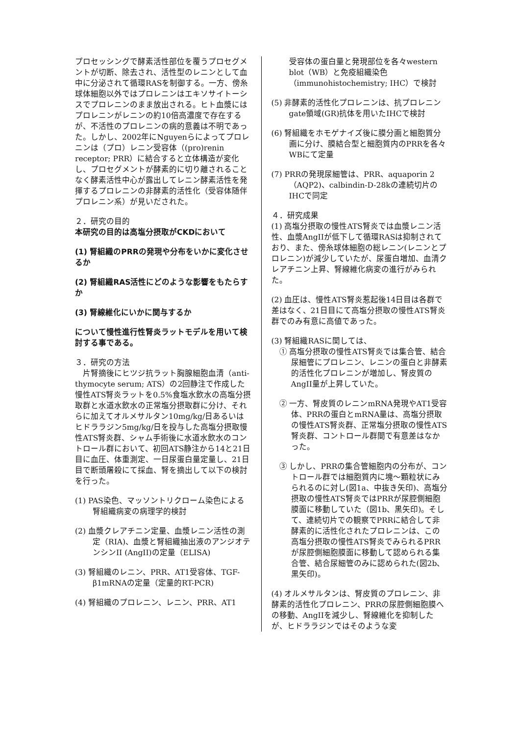プロセッシングで酵素活性部位を覆うプロセグメントが切断、除去され、活性型のレニンとして血中に分泌されて循環RASを制御する。一方、傍糸球体細胞以外ではプロレニンはエキソサイトーシスでプロレニンのまま放出される。ヒト血漿にはプロレニンがレニンの約10倍高濃度で存在するが、不活性のプロレニンの病的意義は不明であった。しかし、2002年にNguyenらによってプロレニンは（プロ）レニン受容体（(pro)renin receptor; PRR）に結合すると立体構造が変化し、プロセグメントが酵素的に切り離されることなく酵素活性中心が露出してレニン酵素活性を発揮するプロレニンの非酵素的活性化（受容体随伴プロレニン系）が見いだされた。
２．研究の目的
本研究の目的は高塩分摂取がCKDにおいて
(1) 腎組織のPRRの発現や分布をいかに変化させるか
(2) 腎組織RAS活性にどのような影響をもたらすか
(3) 腎線維化にいかに関与するか
について慢性進行性腎炎ラットモデルを用いて検討する事である。
３．研究の方法
　片腎摘後にヒツジ抗ラット胸腺細胞血清（anti-thymocyte serum; ATS）の2回静注で作成した慢性ATS腎炎ラットを0.5%食塩水飲水の高塩分摂取群と水道水飲水の正常塩分摂取群に分け、それらに加えてオルメサルタン10mg/kg/日あるいはヒドララジン5mg/kg/日を投与した高塩分摂取慢性ATS腎炎群、シャム手術後に水道水飲水のコントロール群において、初回ATS静注から14と21日目に血圧、体重測定、一日尿蛋白量定量し、21日目で断頭屠殺にて採血、腎を摘出して以下の検討を行った。
(1) PAS染色、マッソントリクローム染色による腎組織病変の病理学的検討
(2) 血漿クレアチニン定量、血漿レニン活性の測定（RIA)、血漿と腎組織抽出液のアンジオテンシンII (AngII)の定量（ELISA)
(3) 腎組織のレニン、PRR、AT1受容体、TGF-β1mRNAの定量（定量的RT-PCR)
(4) 腎組織のプロレニン、レニン、PRR、AT1
受容体の蛋白量と発現部位を各々western blot（WB）と免疫組織染色（immunohistochemistry; IHC）で検討
(5) 非酵素的活性化プロレニンは、抗プロレニンgate領域(GR)抗体を用いたIHCで検討
(6) 腎組織をホモゲナイズ後に膜分画と細胞質分画に分け、膜結合型と細胞質内のPRRを各々WBにて定量
(7) PRRの発現尿細管は、PRR、aquaporin 2（AQP2)、calbindin-D-28kの連続切片のIHCで同定
４．研究成果
(1) 高塩分摂取の慢性ATS腎炎では血漿レニン活性、血漿AngIIが低下して循環RASは抑制されており、また、傍糸球体細胞の総レニン(レニンとプロレニン)が減少していたが、尿蛋白増加、血清クレアチニン上昇、腎線維化病変の進行がみられた。
(2) 血圧は、慢性ATS腎炎惹起後14日目は各群で差はなく、21日目にて高塩分摂取の慢性ATS腎炎群でのみ有意に高値であった。
(3) 腎組織RASに関しては、
① 高塩分摂取の慢性ATS腎炎では集合管、結合尿細管にプロレニン、レニンの蛋白と非酵素的活性化プロレニンが増加し、腎皮質のAngII量が上昇していた。
② 一方、腎皮質のレニンmRNA発現やAT1受容体、PRRの蛋白とmRNA量は、高塩分摂取の慢性ATS腎炎群、正常塩分摂取の慢性ATS腎炎群、コントロール群間で有意差はなかった。
③ しかし、PRRの集合管細胞内の分布が、コントロール群では細胞質内に塊〜顆粒状にみられるのに対し(図1a、中抜き矢印)、高塩分摂取の慢性ATS腎炎ではPRRが尿腔側細胞膜面に移動していた（図1b、黒矢印)。そして、連続切片での観察でPRRに結合して非酵素的に活性化されたプロレニンは、この高塩分摂取の慢性ATS腎炎でみられるPRRが尿腔側細胞膜面に移動して認められる集合管、結合尿細管のみに認められた(図2b、黒矢印)。
(4) オルメサルタンは、腎皮質のプロレニン、非酵素的活性化プロレニン、PRRの尿腔側細胞膜への移動、AngIIを減少し、腎線維化を抑制したが、ヒドララジンではそのような変